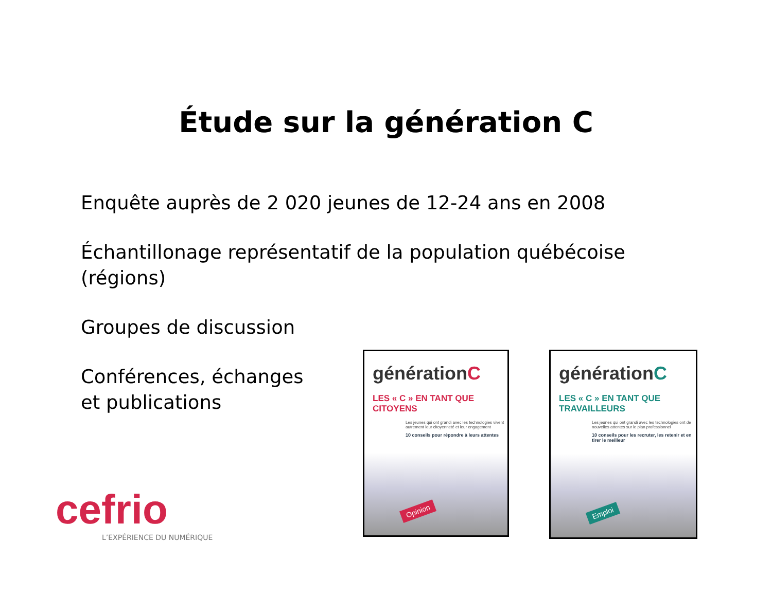Étude sur la génération C
Enquête auprès de 2 020 jeunes de 12-24 ans en 2008
Échantillonage représentatif de la population québécoise
(régions)
Groupes de discussion
Conférences, échanges
et publications
cefrio
L’EXPÉRIENCE DU NUMÉRIQUE
générationC
LES « C » EN TANT QUE CITOYENS
Les jeunes qui ont grandi avec les technologies vivent autrement leur citoyenneté et leur engagement
10 conseils pour répondre à leurs attentes
Opinion
générationC
LES « C » EN TANT QUE TRAVAILLEURS
Les jeunes qui ont grandi avec les technologies ont de nouvelles attentes sur le plan professionnel
10 conseils pour les recruter, les retenir et en tirer le meilleur
Emploi